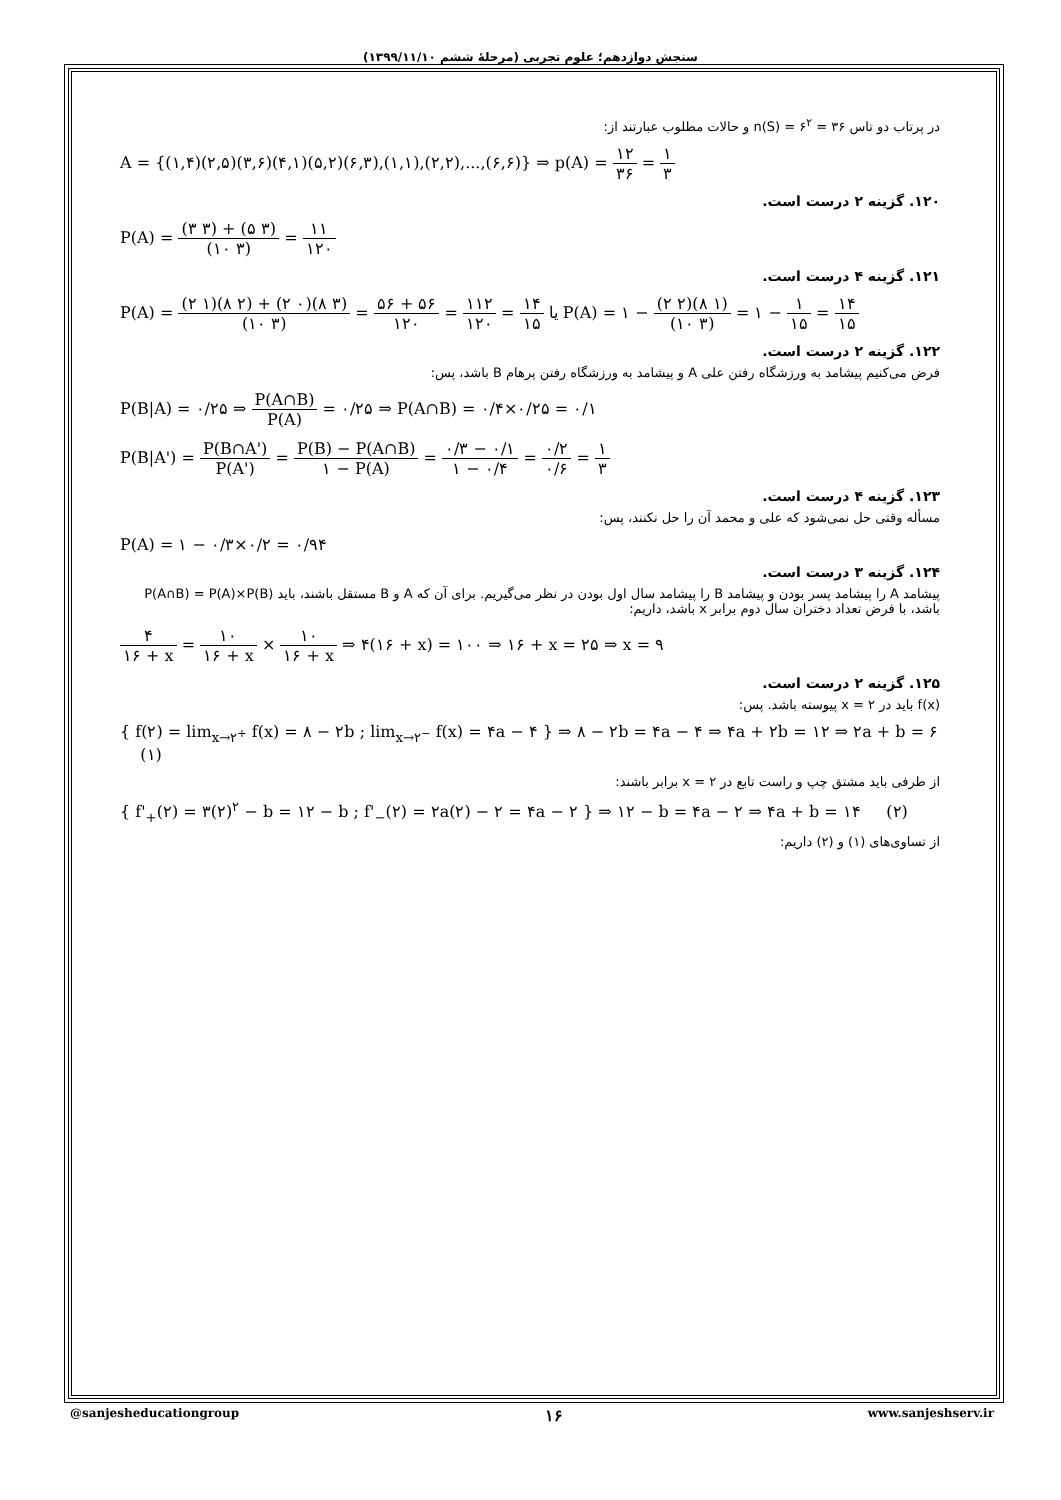سنجش دوازدهم؛ علوم تجربی (مرحلهٔ ششم ۱۳۹۹/۱۱/۱۰)
در پرتاب دو تاس n(S) = ۶<sup>۲</sup> = ۳۶ و حالات مطلوب عبارتند از:
A = {(۱,۴)(۲,۵)(۳,۶)(۴,۱)(۵,۲)(۶,۳),(۱,۱),(۲,۲),...,(۶,۶)} ⇒ p(A) = ۱۲ ۳۶ = ۱ ۳
۱۲۰. گزینه ۲ درست است.
P(A) = (۳ ۳) + (۵ ۳) (۱۰ ۳) = ۱۱ ۱۲۰
۱۲۱. گزینه ۴ درست است.
P(A) = (۲ ۱)(۸ ۲) + (۲ ۰)(۸ ۳) (۱۰ ۳) = ۵۶ + ۵۶ ۱۲۰ = ۱۱۲ ۱۲۰ = ۱۴ ۱۵ یا P(A) = ۱ − (۲ ۲)(۸ ۱) (۱۰ ۳) = ۱ − ۱ ۱۵ = ۱۴ ۱۵
۱۲۲. گزینه ۲ درست است.
فرض می‌کنیم پیشامد به ورزشگاه رفتن علی A و پیشامد به ورزشگاه رفتن پرهام B باشد، پس:
P(B|A) = ۰/۲۵ ⇒ P(A∩B) P(A) = ۰/۲۵ ⇒ P(A∩B) = ۰/۴×۰/۲۵ = ۰/۱
P(B|A') = P(B∩A') P(A') = P(B) − P(A∩B) ۱ − P(A) = ۰/۳ − ۰/۱ ۱ − ۰/۴ = ۰/۲ ۰/۶ = ۱ ۳
۱۲۳. گزینه ۴ درست است.
مسأله وقتی حل نمی‌شود که علی و محمد آن را حل نکنند، پس:
P(A) = ۱ − ۰/۳×۰/۲ = ۰/۹۴
۱۲۴. گزینه ۳ درست است.
پیشامد A را پیشامد پسر بودن و پیشامد B را پیشامد سال اول بودن در نظر می‌گیریم. برای آن که A و B مستقل باشند، باید P(A∩B) = P(A)×P(B) باشد، با فرض تعداد دختران سال دوم برابر x باشد، داریم:
۴ ۱۶ + x = ۱۰ ۱۶ + x × ۱۰ ۱۶ + x ⇒ ۴(۱۶ + x) = ۱۰۰ ⇒ ۱۶ + x = ۲۵ ⇒ x = ۹
۱۲۵. گزینه ۲ درست است.
f(x) باید در x = ۲ پیوسته باشد. پس:
{ f(۲) = lim<sub>x→۲<sup>+</sup></sub> f(x) = ۸ − ۲b ; lim<sub>x→۲<sup>−</sup></sub> f(x) = ۴a − ۴ } ⇒ ۸ − ۲b = ۴a − ۴ ⇒ ۴a + ۲b = ۱۲ ⇒ ۲a + b = ۶ (۱)
از طرفی باید مشتق چپ و راست تابع در x = ۲ برابر باشند:
{ f'<sub>+</sub>(۲) = ۳(۲)<sup>۲</sup> − b = ۱۲ − b ; f'<sub>−</sub>(۲) = ۲a(۲) − ۲ = ۴a − ۲ } ⇒ ۱۲ − b = ۴a − ۲ ⇒ ۴a + b = ۱۴ (۲)
از تساوی‌های (۱) و (۲) داریم:
@sanjesheducationgroup ۱۶ www.sanjeshserv.ir